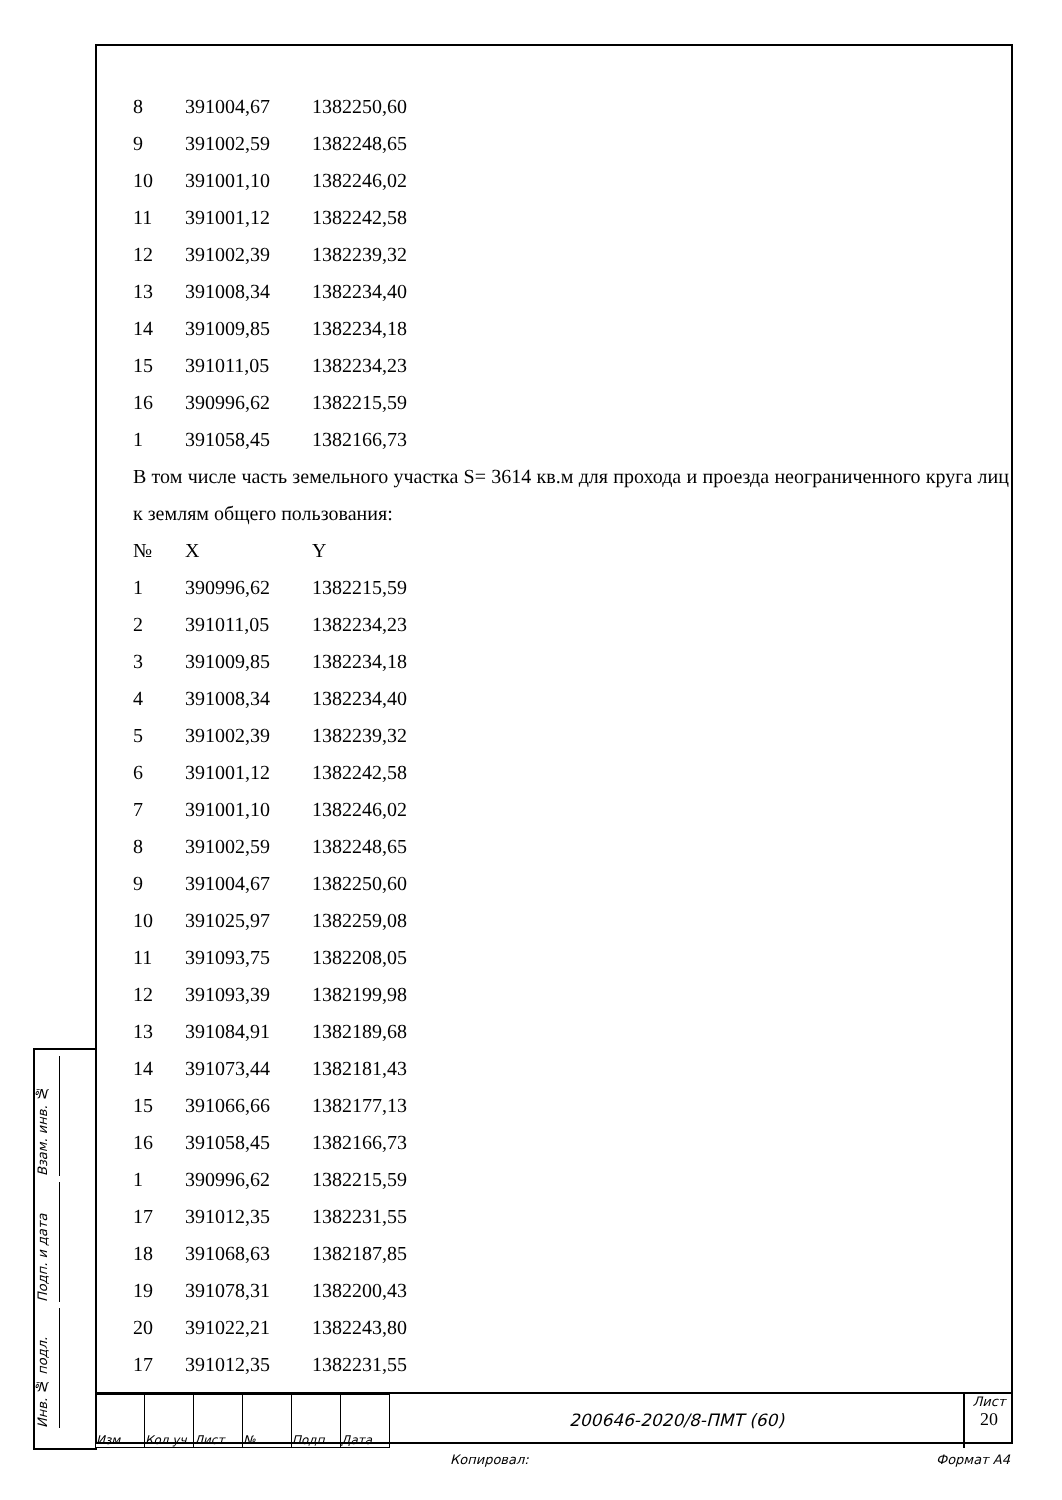| 8 | 391004,67 | 1382250,60 |
| 9 | 391002,59 | 1382248,65 |
| 10 | 391001,10 | 1382246,02 |
| 11 | 391001,12 | 1382242,58 |
| 12 | 391002,39 | 1382239,32 |
| 13 | 391008,34 | 1382234,40 |
| 14 | 391009,85 | 1382234,18 |
| 15 | 391011,05 | 1382234,23 |
| 16 | 390996,62 | 1382215,59 |
| 1 | 391058,45 | 1382166,73 |
В том числе часть земельного участка S= 3614 кв.м для прохода и проезда неограниченного круга лиц к землям общего пользования:
| № | X | Y |
| 1 | 390996,62 | 1382215,59 |
| 2 | 391011,05 | 1382234,23 |
| 3 | 391009,85 | 1382234,18 |
| 4 | 391008,34 | 1382234,40 |
| 5 | 391002,39 | 1382239,32 |
| 6 | 391001,12 | 1382242,58 |
| 7 | 391001,10 | 1382246,02 |
| 8 | 391002,59 | 1382248,65 |
| 9 | 391004,67 | 1382250,60 |
| 10 | 391025,97 | 1382259,08 |
| 11 | 391093,75 | 1382208,05 |
| 12 | 391093,39 | 1382199,98 |
| 13 | 391084,91 | 1382189,68 |
| 14 | 391073,44 | 1382181,43 |
| 15 | 391066,66 | 1382177,13 |
| 16 | 391058,45 | 1382166,73 |
| 1 | 390996,62 | 1382215,59 |
| 17 | 391012,35 | 1382231,55 |
| 18 | 391068,63 | 1382187,85 |
| 19 | 391078,31 | 1382200,43 |
| 20 | 391022,21 | 1382243,80 |
| 17 | 391012,35 | 1382231,55 |
Взам. инв. №
Подп. и дата
Инв. № подл.
| Изм. | Кол.уч | Лист | № | Подп. | Дата |
200646-2020/8-ПМТ (60)
Лист
20
Копировал: Формат A4